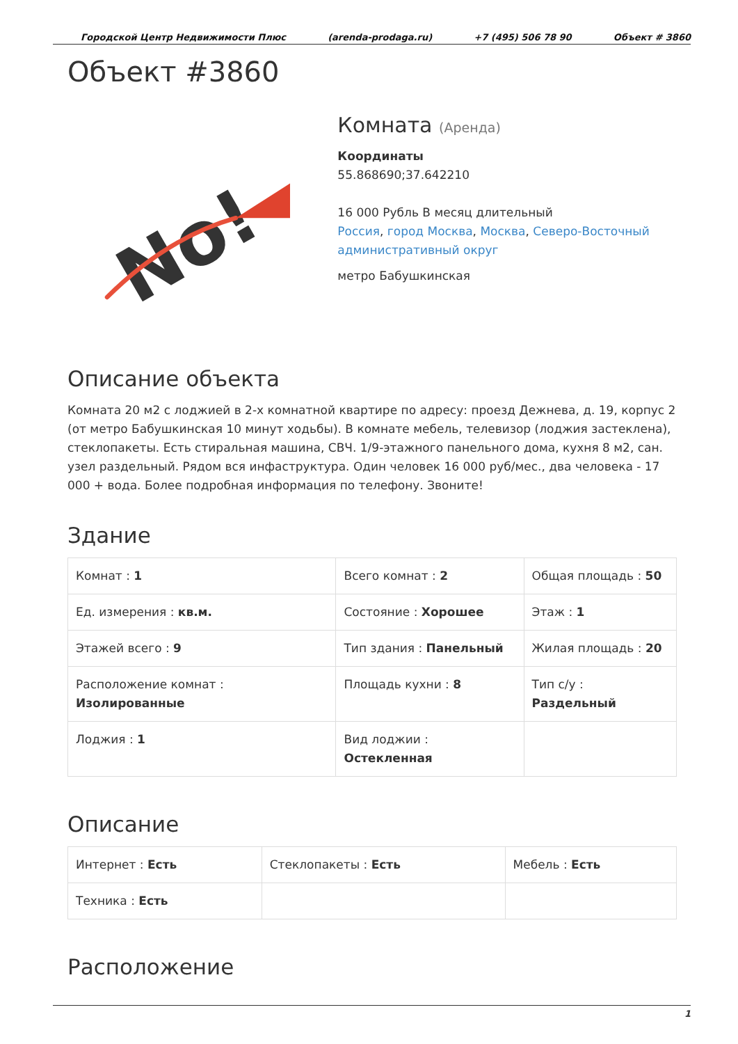Городской Центр Недвижимости Плюс (arenda-prodaga.ru) +7 (495) 506 78 90 Объект # 3860
Объект #3860
No!
Комната (Аренда)
Координаты
55.868690;37.642210
16 000 Рубль В месяц длительный
Россия, город Москва, Москва, Северо-Восточный административный округ
метро Бабушкинская
Описание объекта
Комната 20 м2 с лоджией в 2-х комнатной квартире по адресу: проезд Дежнева, д. 19, корпус 2 (от метро Бабушкинская 10 минут ходьбы). В комнате мебель, телевизор (лоджия застеклена), стеклопакеты. Есть стиральная машина, СВЧ. 1/9-этажного панельного дома, кухня 8 м2, сан. узел раздельный. Рядом вся инфаструктура. Один человек 16 000 руб/мес., два человека - 17 000 + вода. Более подробная информация по телефону. Звоните!
Здание
| Комнат : 1 | Всего комнат : 2 | Общая площадь : 50 |
| Ед. измерения : кв.м. | Состояние : Хорошее | Этаж : 1 |
| Этажей всего : 9 | Тип здания : Панельный | Жилая площадь : 20 |
| Расположение комнат : Изолированные | Площадь кухни : 8 | Тип с/у : Раздельный |
| Лоджия : 1 | Вид лоджии : Остекленная | |
Описание
| Интернет : Есть | Стеклопакеты : Есть | Мебель : Есть |
| Техника : Есть | | |
Расположение
1